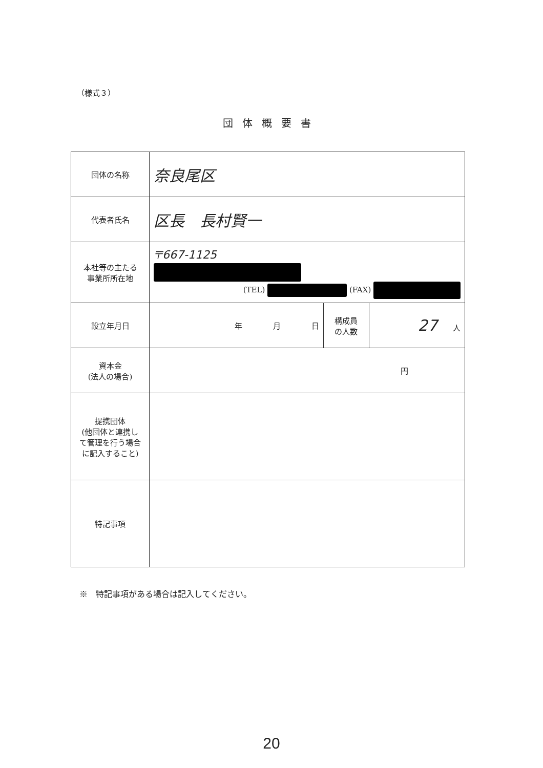（様式３）
団体概要書
| 団体の名称 | 奈良尾区 | | |
| 代表者氏名 | 区長 長村賢一 | | |
| 本社等の主たる 事業所所在地 | 〒667-1125 (TEL) (FAX) | | |
| 設立年月日 | 年 月 日 | 構成員 の人数 | 27 人 |
| 資本金 (法人の場合) | 円 | | |
| 提携団体 (他団体と連携し て管理を行う場合 に記入すること) | | | |
| 特記事項 | | | |
※　特記事項がある場合は記入してください。
20